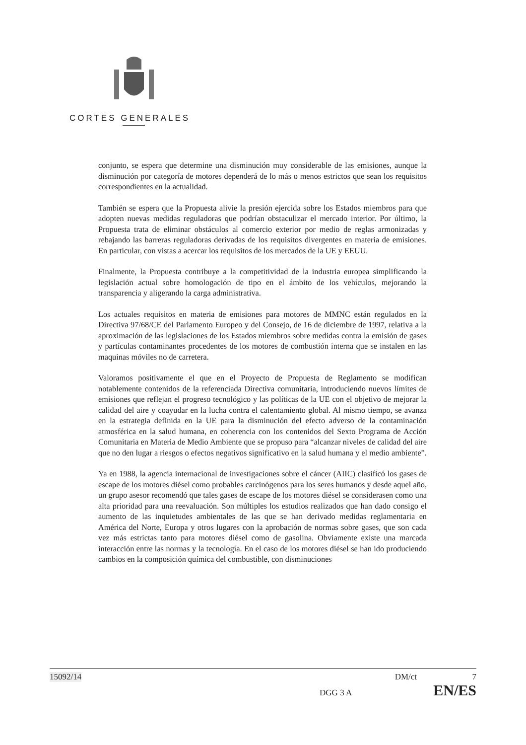CORTES GENERALES
conjunto, se espera que determine una disminución muy considerable de las emisiones, aunque la disminución por categoría de motores dependerá de lo más o menos estrictos que sean los requisitos correspondientes en la actualidad.
También se espera que la Propuesta alivie la presión ejercida sobre los Estados miembros para que adopten nuevas medidas reguladoras que podrían obstaculizar el mercado interior. Por último, la Propuesta trata de eliminar obstáculos al comercio exterior por medio de reglas armonizadas y rebajando las barreras reguladoras derivadas de los requisitos divergentes en materia de emisiones. En particular, con vistas a acercar los requisitos de los mercados de la UE y EEUU.
Finalmente, la Propuesta contribuye a la competitividad de la industria europea simplificando la legislación actual sobre homologación de tipo en el ámbito de los vehículos, mejorando la transparencia y aligerando la carga administrativa.
Los actuales requisitos en materia de emisiones para motores de MMNC están regulados en la Directiva 97/68/CE del Parlamento Europeo y del Consejo, de 16 de diciembre de 1997, relativa a la aproximación de las legislaciones de los Estados miembros sobre medidas contra la emisión de gases y partículas contaminantes procedentes de los motores de combustión interna que se instalen en las maquinas móviles no de carretera.
Valoramos positivamente el que en el Proyecto de Propuesta de Reglamento se modifican notablemente contenidos de la referenciada Directiva comunitaria, introduciendo nuevos límites de emisiones que reflejan el progreso tecnológico y las políticas de la UE con el objetivo de mejorar la calidad del aire y coayudar en la lucha contra el calentamiento global. Al mismo tiempo, se avanza en la estrategia definida en la UE para la disminución del efecto adverso de la contaminación atmosférica en la salud humana, en coherencia con los contenidos del Sexto Programa de Acción Comunitaria en Materia de Medio Ambiente que se propuso para “alcanzar niveles de calidad del aire que no den lugar a riesgos o efectos negativos significativo en la salud humana y el medio ambiente”.
Ya en 1988, la agencia internacional de investigaciones sobre el cáncer (AIIC) clasificó los gases de escape de los motores diésel como probables carcinógenos para los seres humanos y desde aquel año, un grupo asesor recomendó que tales gases de escape de los motores diésel se considerasen como una alta prioridad para una reevaluación. Son múltiples los estudios realizados que han dado consigo el aumento de las inquietudes ambientales de las que se han derivado medidas reglamentaria en América del Norte, Europa y otros lugares con la aprobación de normas sobre gases, que son cada vez más estrictas tanto para motores diésel como de gasolina. Obviamente existe una marcada interacción entre las normas y la tecnología. En el caso de los motores diésel se han ido produciendo cambios en la composición química del combustible, con disminuciones
15092/14 DM/ct 7
DGG 3 A EN/ES